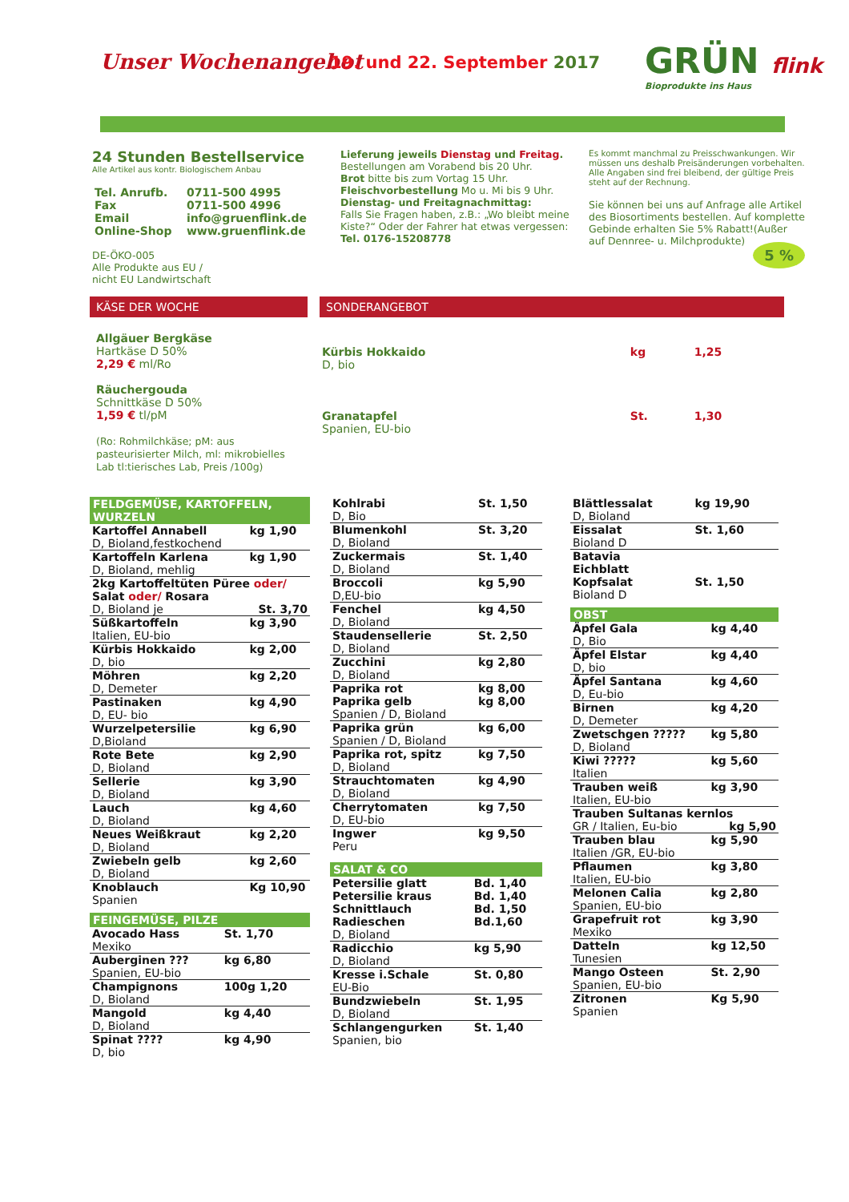Unser Wochenangebot 19. und 22. September 2017
GRÜN flink
Bioprodukte ins Haus
24 Stunden Bestellservice
Alle Artikel aus kontr. Biologischem Anbau
| Tel. Anrufb. | 0711-500 4995 |
| Fax | 0711-500 4996 |
| Email | info@gruenflink.de |
| Online-Shop | www.gruenflink.de |
DE-ÖKO-005
Alle Produkte aus EU /
nicht EU Landwirtschaft
Lieferung jeweils Dienstag und Freitag.
Bestellungen am Vorabend bis 20 Uhr.
Brot bitte bis zum Vortag 15 Uhr.
Fleischvorbestellung Mo u. Mi bis 9 Uhr.
Dienstag- und Freitagnachmittag:
Falls Sie Fragen haben, z.B.: „Wo bleibt meine Kiste?“ Oder der Fahrer hat etwas vergessen:
Tel. 0176-15208778
Es kommt manchmal zu Preisschwankungen. Wir müssen uns deshalb Preisänderungen vorbehalten. Alle Angaben sind frei bleibend, der gültige Preis steht auf der Rechnung.
Sie können bei uns auf Anfrage alle Artikel des Biosortiments bestellen. Auf komplette Gebinde erhalten Sie 5% Rabatt!(Außer auf Dennree- u. Milchprodukte)
5 %
KÄSE DER WOCHE
Allgäuer Bergkäse
Hartkäse D 50%
2,29 € ml/Ro
Räuchergouda
Schnittkäse D 50%
1,59 € tl/pM
(Ro: Rohmilchkäse; pM: aus pasteurisierter Milch, ml: mikrobielles Lab tl:tierisches Lab, Preis /100g)
SONDERANGEBOT
| Kürbis Hokkaido D, bio | kg | 1,25 |
| Granatapfel Spanien, EU-bio | St. | 1,30 |
FELDGEMÜSE, KARTOFFELN, WURZELN
| Kartoffel Annabell D, Bioland,festkochend | kg 1,90 |
| Kartoffeln Karlena D, Bioland, mehlig | kg 1,90 |
| 2kg Kartoffeltüten Püree oder/ Salat oder/ Rosara D, Bioland je St. 3,70 | |
| Süßkartoffeln Italien, EU-bio | kg 3,90 |
| Kürbis Hokkaido D, bio | kg 2,00 |
| Möhren D, Demeter | kg 2,20 |
| Pastinaken D, EU- bio | kg 4,90 |
| Wurzelpetersilie D,Bioland | kg 6,90 |
| Rote Bete D, Bioland | kg 2,90 |
| Sellerie D, Bioland | kg 3,90 |
| Lauch D, Bioland | kg 4,60 |
| Neues Weißkraut D, Bioland | kg 2,20 |
| Zwiebeln gelb D, Bioland | kg 2,60 |
| Knoblauch Spanien | Kg 10,90 |
FEINGEMÜSE, PILZE
| Avocado Hass Mexiko | St. 1,70 |
| Auberginen ??? Spanien, EU-bio | kg 6,80 |
| Champignons D, Bioland | 100g 1,20 |
| Mangold D, Bioland | kg 4,40 |
| Spinat ???? D, bio | kg 4,90 |
| Kohlrabi D, Bio | St. 1,50 |
| Blumenkohl D, Bioland | St. 3,20 |
| Zuckermais D, Bioland | St. 1,40 |
| Broccoli D,EU-bio | kg 5,90 |
| Fenchel D, Bioland | kg 4,50 |
| Staudensellerie D, Bioland | St. 2,50 |
| Zucchini D, Bioland | kg 2,80 |
| Paprika rot Paprika gelb Spanien / D, Bioland | kg 8,00 kg 8,00 |
| Paprika grün Spanien / D, Bioland | kg 6,00 |
| Paprika rot, spitz D, Bioland | kg 7,50 |
| Strauchtomaten D, Bioland | kg 4,90 |
| Cherrytomaten D, EU-bio | kg 7,50 |
| Ingwer Peru | kg 9,50 |
SALAT & CO
| Petersilie glatt Petersilie kraus Schnittlauch Radieschen D, Bioland | Bd. 1,40 Bd. 1,40 Bd. 1,50 Bd.1,60 |
| Radicchio D, Bioland | kg 5,90 |
| Kresse i.Schale EU-Bio | St. 0,80 |
| Bundzwiebeln D, Bioland | St. 1,95 |
| Schlangengurken Spanien, bio | St. 1,40 |
| Blättlessalat D, Bioland | kg 19,90 |
| Eissalat Bioland D | St. 1,60 |
| Batavia Eichblatt Kopfsalat Bioland D | St. 1,50 |
OBST
| Äpfel Gala D, Bio | kg 4,40 |
| Äpfel Elstar D, bio | kg 4,40 |
| Äpfel Santana D, Eu-bio | kg 4,60 |
| Birnen D, Demeter | kg 4,20 |
| Zwetschgen ????? D, Bioland | kg 5,80 |
| Kiwi ????? Italien | kg 5,60 |
| Trauben weiß Italien, EU-bio | kg 3,90 |
| Trauben Sultanas kernlos GR / Italien, Eu-bio kg 5,90 | |
| Trauben blau Italien /GR, EU-bio | kg 5,90 |
| Pflaumen Italien, EU-bio | kg 3,80 |
| Melonen Calia Spanien, EU-bio | kg 2,80 |
| Grapefruit rot Mexiko | kg 3,90 |
| Datteln Tunesien | kg 12,50 |
| Mango Osteen Spanien, EU-bio | St. 2,90 |
| Zitronen Spanien | Kg 5,90 |